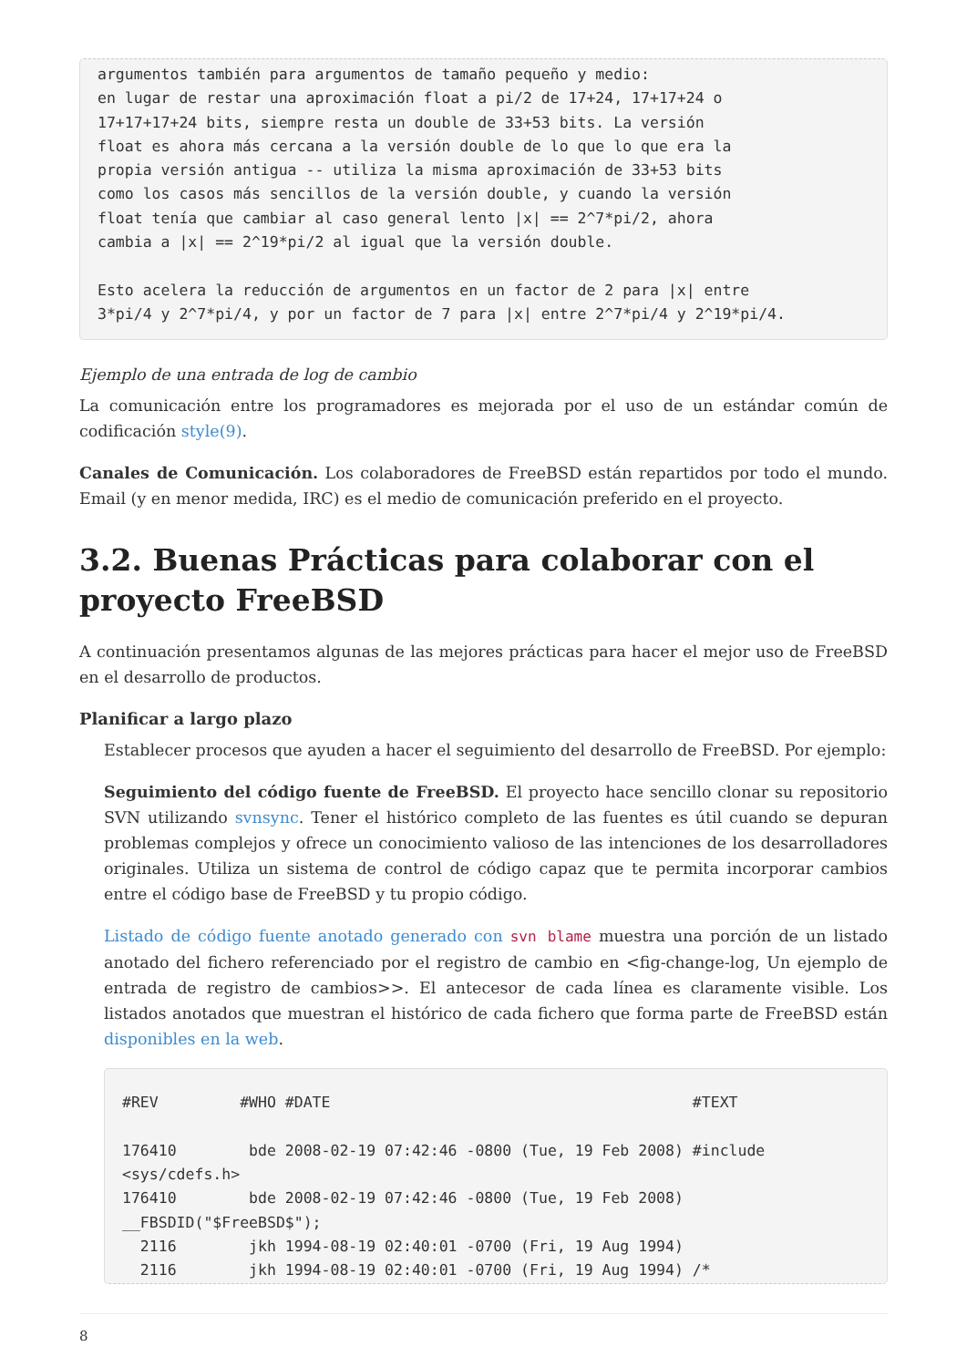argumentos también para argumentos de tamaño pequeño y medio:
en lugar de restar una aproximación float a pi/2 de 17+24, 17+17+24 o
17+17+17+24 bits, siempre resta un double de 33+53 bits. La versión
float es ahora más cercana a la versión double de lo que lo que era la
propia versión antigua -- utiliza la misma aproximación de 33+53 bits
como los casos más sencillos de la versión double, y cuando la versión
float tenía que cambiar al caso general lento |x| == 2^7*pi/2, ahora
cambia a |x| == 2^19*pi/2 al igual que la versión double.

Esto acelera la reducción de argumentos en un factor de 2 para |x| entre
3*pi/4 y 2^7*pi/4, y por un factor de 7 para |x| entre 2^7*pi/4 y 2^19*pi/4.
Ejemplo de una entrada de log de cambio
La comunicación entre los programadores es mejorada por el uso de un estándar común de codificación style(9).
Canales de Comunicación. Los colaboradores de FreeBSD están repartidos por todo el mundo. Email (y en menor medida, IRC) es el medio de comunicación preferido en el proyecto.
3.2. Buenas Prácticas para colaborar con el proyecto FreeBSD
A continuación presentamos algunas de las mejores prácticas para hacer el mejor uso de FreeBSD en el desarrollo de productos.
Planificar a largo plazo
Establecer procesos que ayuden a hacer el seguimiento del desarrollo de FreeBSD. Por ejemplo:
Seguimiento del código fuente de FreeBSD. El proyecto hace sencillo clonar su repositorio SVN utilizando svnsync. Tener el histórico completo de las fuentes es útil cuando se depuran problemas complejos y ofrece un conocimiento valioso de las intenciones de los desarrolladores originales. Utiliza un sistema de control de código capaz que te permita incorporar cambios entre el código base de FreeBSD y tu propio código.
Listado de código fuente anotado generado con svn blame muestra una porción de un listado anotado del fichero referenciado por el registro de cambio en <fig-change-log, Un ejemplo de entrada de registro de cambios>>. El antecesor de cada línea es claramente visible. Los listados anotados que muestran el histórico de cada fichero que forma parte de FreeBSD están disponibles en la web.
#REV         #WHO #DATE                                        #TEXT

176410        bde 2008-02-19 07:42:46 -0800 (Tue, 19 Feb 2008) #include
<sys/cdefs.h>
176410        bde 2008-02-19 07:42:46 -0800 (Tue, 19 Feb 2008)
__FBSDID("$FreeBSD$");
  2116        jkh 1994-08-19 02:40:01 -0700 (Fri, 19 Aug 1994)
  2116        jkh 1994-08-19 02:40:01 -0700 (Fri, 19 Aug 1994) /*
8